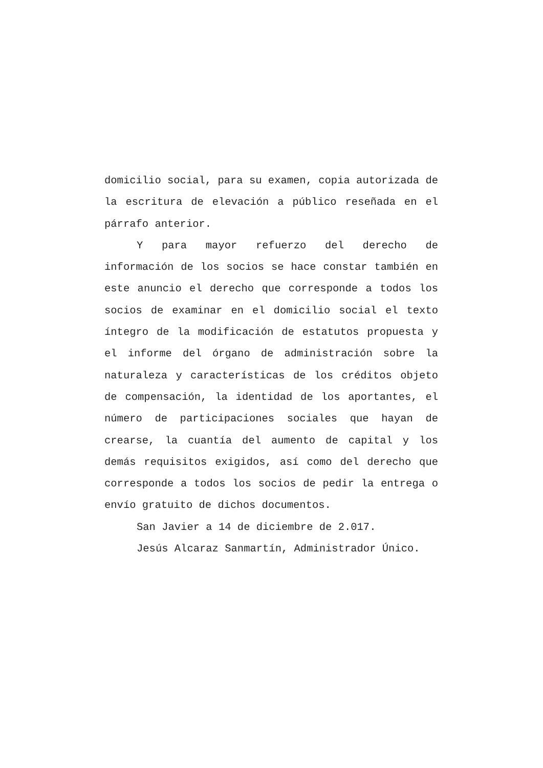domicilio social, para su examen, copia autorizada de la escritura de elevación a público reseñada en el párrafo anterior.
Y para mayor refuerzo del derecho de información de los socios se hace constar también en este anuncio el derecho que corresponde a todos los socios de examinar en el domicilio social el texto íntegro de la modificación de estatutos propuesta y el informe del órgano de administración sobre la naturaleza y características de los créditos objeto de compensación, la identidad de los aportantes, el número de participaciones sociales que hayan de crearse, la cuantía del aumento de capital y los demás requisitos exigidos, así como del derecho que corresponde a todos los socios de pedir la entrega o envío gratuito de dichos documentos.
San Javier a 14 de diciembre de 2.017.
Jesús Alcaraz Sanmartín, Administrador Único.